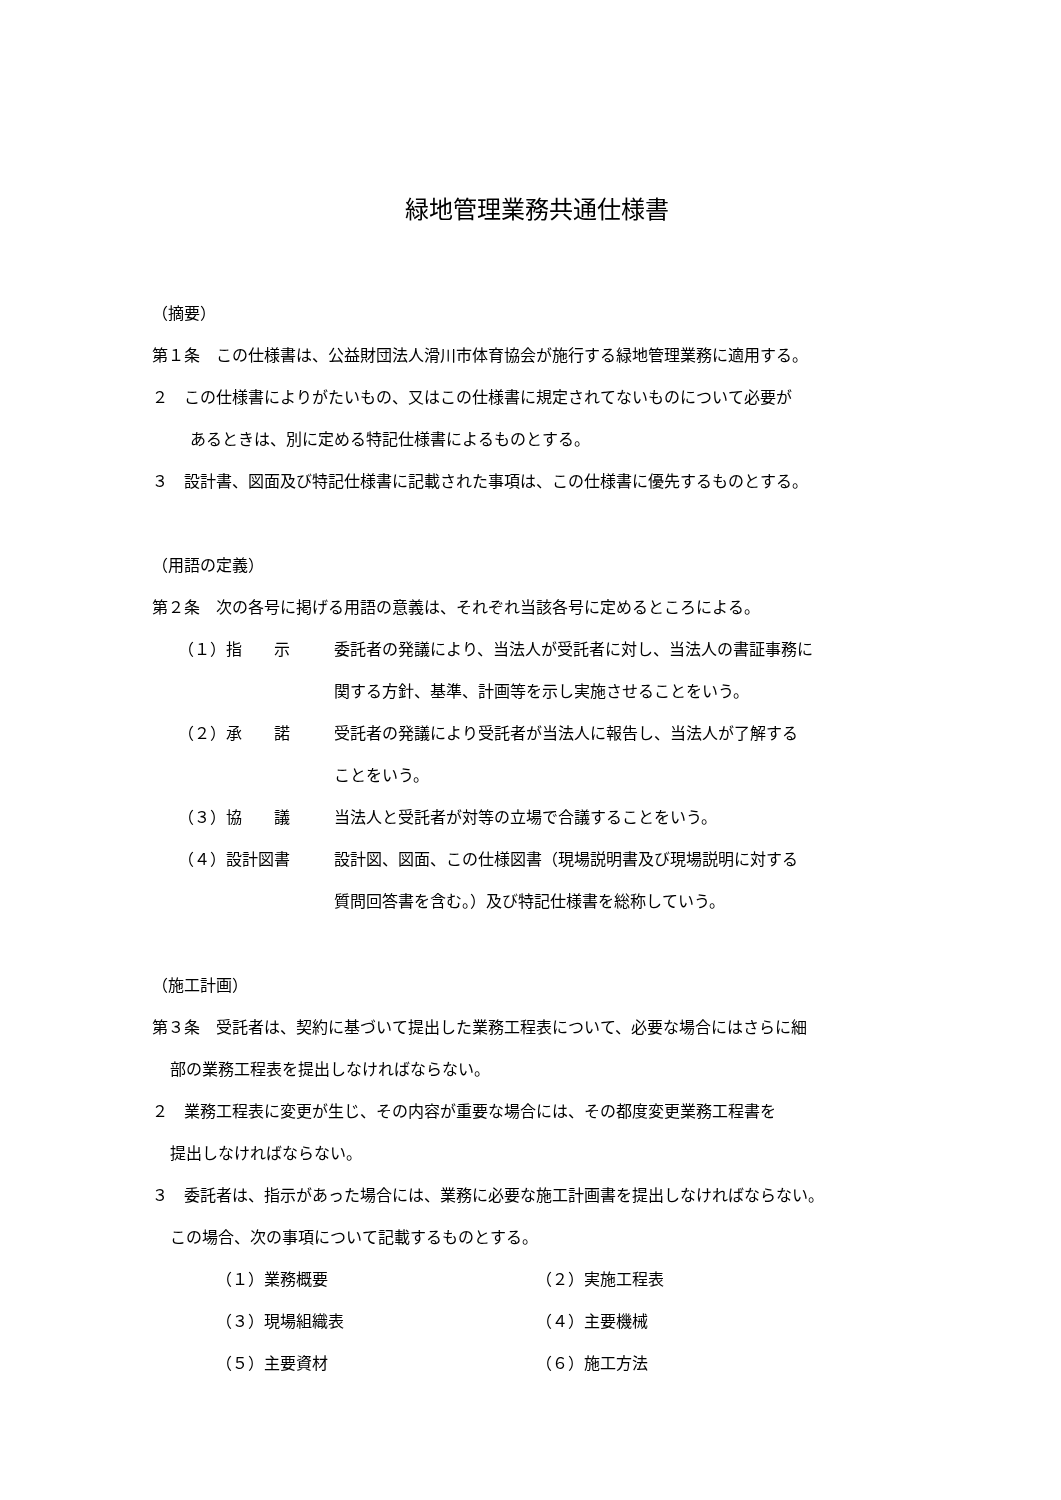緑地管理業務共通仕様書
（摘要）
第１条　この仕様書は、公益財団法人滑川市体育協会が施行する緑地管理業務に適用する。
２　この仕様書によりがたいもの、又はこの仕様書に規定されてないものについて必要が
あるときは、別に定める特記仕様書によるものとする。
３　設計書、図面及び特記仕様書に記載された事項は、この仕様書に優先するものとする。
（用語の定義）
第２条　次の各号に掲げる用語の意義は、それぞれ当該各号に定めるところによる。
（１）指　　示 委託者の発議により、当法人が受託者に対し、当法人の書証事務に
関する方針、基準、計画等を示し実施させることをいう。
（２）承　　諾 受託者の発議により受託者が当法人に報告し、当法人が了解する
ことをいう。
（３）協　　議 当法人と受託者が対等の立場で合議することをいう。
（４）設計図書 設計図、図面、この仕様図書（現場説明書及び現場説明に対する
質問回答書を含む。）及び特記仕様書を総称していう。
（施工計画）
第３条　受託者は、契約に基づいて提出した業務工程表について、必要な場合にはさらに細
部の業務工程表を提出しなければならない。
２　業務工程表に変更が生じ、その内容が重要な場合には、その都度変更業務工程書を
提出しなければならない。
３　委託者は、指示があった場合には、業務に必要な施工計画書を提出しなければならない。
この場合、次の事項について記載するものとする。
（１）業務概要 （２）実施工程表
（３）現場組織表 （４）主要機械
（５）主要資材 （６）施工方法